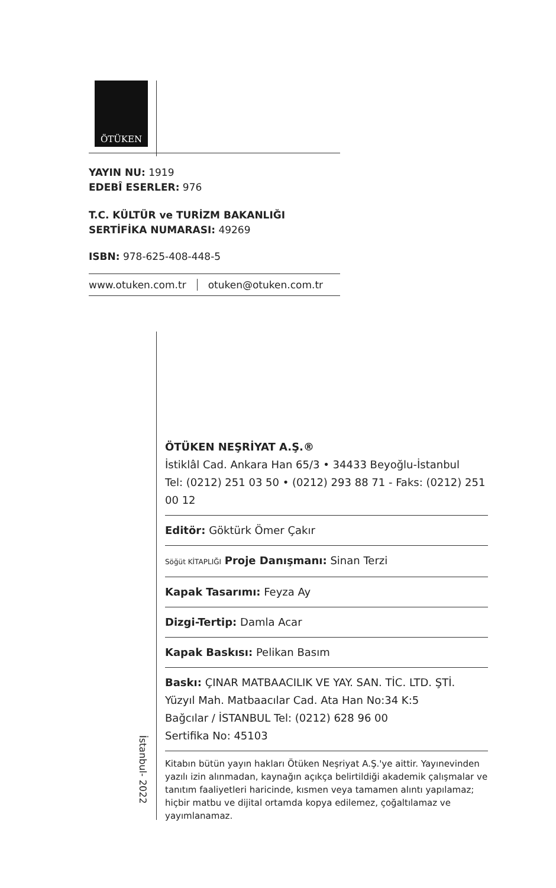ÖTÜKEN
YAYIN NU: 1919
EDEBÎ ESERLER: 976
T.C. KÜLTÜR ve TURİZM BAKANLIĞI
SERTİFİKA NUMARASI: 49269
ISBN: 978-625-408-448-5
www.otuken.com.tr otuken@otuken.com.tr
ÖTÜKEN NEŞRİYAT A.Ş.®
İstiklâl Cad. Ankara Han 65/3 • 34433 Beyoğlu-İstanbul
Tel: (0212) 251 03 50 • (0212) 293 88 71 - Faks: (0212) 251 00 12
Editör: Göktürk Ömer Çakır
Söğüt KİTAPLIĞI Proje Danışmanı: Sinan Terzi
Kapak Tasarımı: Feyza Ay
Dizgi-Tertip: Damla Acar
Kapak Baskısı: Pelikan Basım
Baskı: ÇINAR MATBAACILIK VE YAY. SAN. TİC. LTD. ŞTİ.
Yüzyıl Mah. Matbaacılar Cad. Ata Han No:34 K:5
Bağcılar / İSTANBUL Tel: (0212) 628 96 00
Sertifika No: 45103
Kitabın bütün yayın hakları Ötüken Neşriyat A.Ş.'ye aittir. Yayınevinden yazılı izin alınmadan, kaynağın açıkça belirtildiği akademik çalışmalar ve tanıtım faaliyetleri haricinde, kısmen veya tamamen alıntı yapılamaz; hiçbir matbu ve dijital ortamda kopya edilemez, çoğaltılamaz ve yayımlanamaz.
İstanbul- 2022